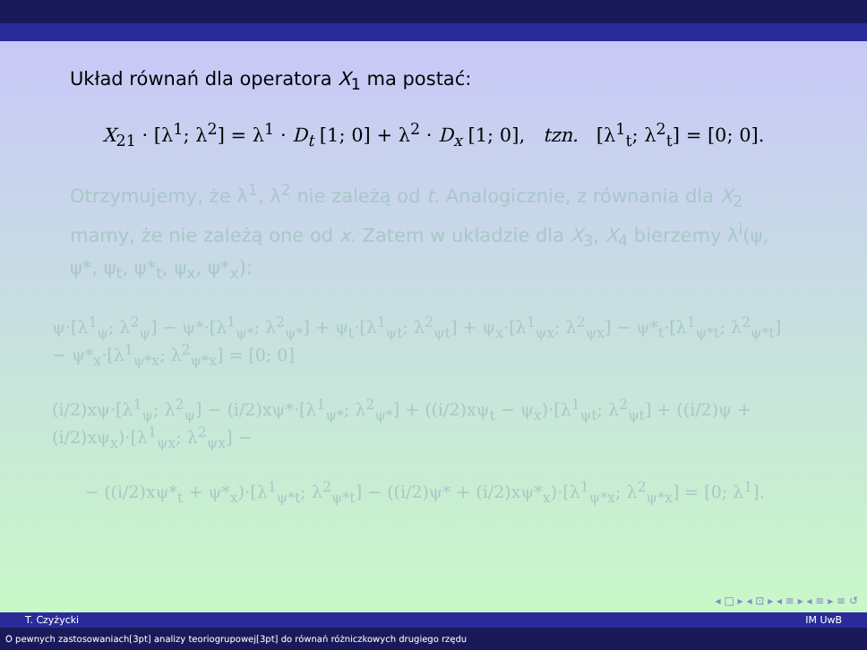Układ równań dla operatora X<sub>1</sub> ma postać:
X<sub>21</sub> · [λ<sup>1</sup>; λ<sup>2</sup>] = λ<sup>1</sup> · D<sub>t</sub> [1; 0] + λ<sup>2</sup> · D<sub>x</sub> [1; 0], tzn. [λ<sup>1</sup><sub>t</sub>; λ<sup>2</sup><sub>t</sub>] = [0; 0].
Otrzymujemy, że λ<sup>1</sup>, λ<sup>2</sup> nie zależą od t. Analogicznie, z równania dla X<sub>2</sub> mamy, że nie zależą one od x. Zatem w układzie dla X<sub>3</sub>, X<sub>4</sub> bierzemy λ<sup>i</sup>(ψ, ψ*, ψ<sub>t</sub>, ψ*<sub>t</sub>, ψ<sub>x</sub>, ψ*<sub>x</sub>):
ψ·[λ<sup>1</sup><sub>ψ</sub>; λ<sup>2</sup><sub>ψ</sub>] − ψ*·[λ<sup>1</sup><sub>ψ*</sub>; λ<sup>2</sup><sub>ψ*</sub>] + ψ<sub>t</sub>·[λ<sup>1</sup><sub>ψt</sub>; λ<sup>2</sup><sub>ψt</sub>] + ψ<sub>x</sub>·[λ<sup>1</sup><sub>ψx</sub>; λ<sup>2</sup><sub>ψx</sub>] − ψ*<sub>t</sub>·[λ<sup>1</sup><sub>ψ*t</sub>; λ<sup>2</sup><sub>ψ*t</sub>] − ψ*<sub>x</sub>·[λ<sup>1</sup><sub>ψ*x</sub>; λ<sup>2</sup><sub>ψ*x</sub>] = [0; 0]
(i/2)xψ·[λ<sup>1</sup><sub>ψ</sub>; λ<sup>2</sup><sub>ψ</sub>] − (i/2)xψ*·[λ<sup>1</sup><sub>ψ*</sub>; λ<sup>2</sup><sub>ψ*</sub>] + ((i/2)xψ<sub>t</sub> − ψ<sub>x</sub>)·[λ<sup>1</sup><sub>ψt</sub>; λ<sup>2</sup><sub>ψt</sub>] + ((i/2)ψ + (i/2)xψ<sub>x</sub>)·[λ<sup>1</sup><sub>ψx</sub>; λ<sup>2</sup><sub>ψx</sub>] −
− ((i/2)xψ*<sub>t</sub> + ψ*<sub>x</sub>)·[λ<sup>1</sup><sub>ψ*t</sub>; λ<sup>2</sup><sub>ψ*t</sub>] − ((i/2)ψ* + (i/2)xψ*<sub>x</sub>)·[λ<sup>1</sup><sub>ψ*x</sub>; λ<sup>2</sup><sub>ψ*x</sub>] = [0; λ<sup>1</sup>].
◂ □ ▸ ◂ ⊡ ▸ ◂ ≡ ▸ ◂ ≡ ▸ ≡ ↺
T. Czyżycki IM UwB
O pewnych zastosowaniach[3pt] analizy teoriogrupowej[3pt] do równań różniczkowych drugiego rzędu